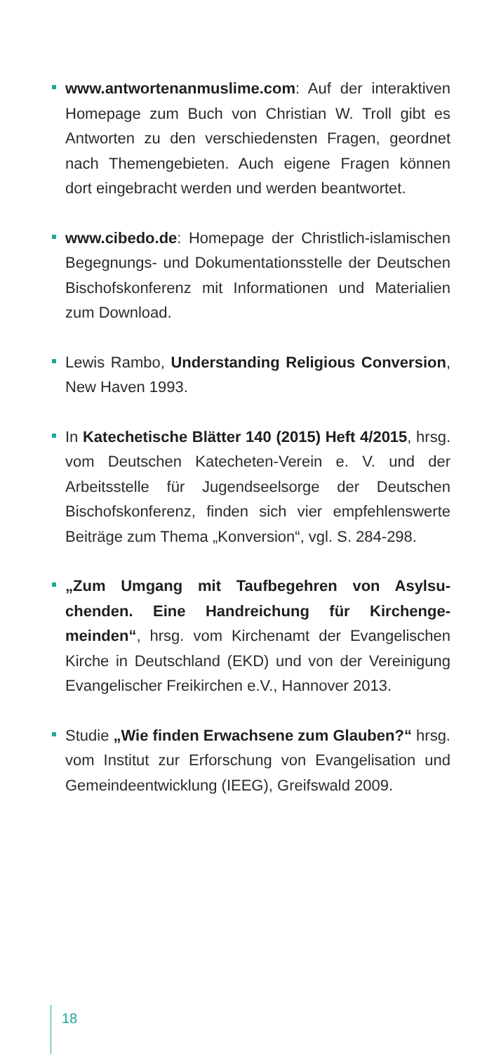www.antwortenanmuslime.com: Auf der interakti­ven Homepage zum Buch von Christian W. Troll gibt es Antworten zu den verschiedensten Fragen, geord­net nach Themengebieten. Auch eigene Fragen kön­nen dort eingebracht werden und werden beantwortet.
www.cibedo.de: Homepage der Christlich-islami­schen Begegnungs- und Dokumentationsstelle der Deutschen Bischofskonferenz mit Informationen und Materialien zum Download.
Lewis Rambo, Understanding Religious Conver­sion, New Haven 1993.
In Katechetische Blätter 140 (2015) Heft 4/2015, hrsg. vom Deutschen Katecheten-Verein e. V. und der Arbeitsstelle für Jugendseelsorge der Deutschen Bischofskonferenz, finden sich vier empfehlenswerte Beiträge zum Thema „Konversion“, vgl. S. 284-298.
„Zum Umgang mit Taufbegehren von Asylsu­chenden. Eine Handreichung für Kirchenge­meinden“, hrsg. vom Kirchenamt der Evangelischen Kirche in Deutschland (EKD) und von der Vereinigung Evangelischer Freikirchen e.V., Hannover 2013.
Studie „Wie finden Erwachsene zum Glauben?“ hrsg. vom Institut zur Erforschung von Evangelisation und Gemeindeentwicklung (IEEG), Greifswald 2009.
18